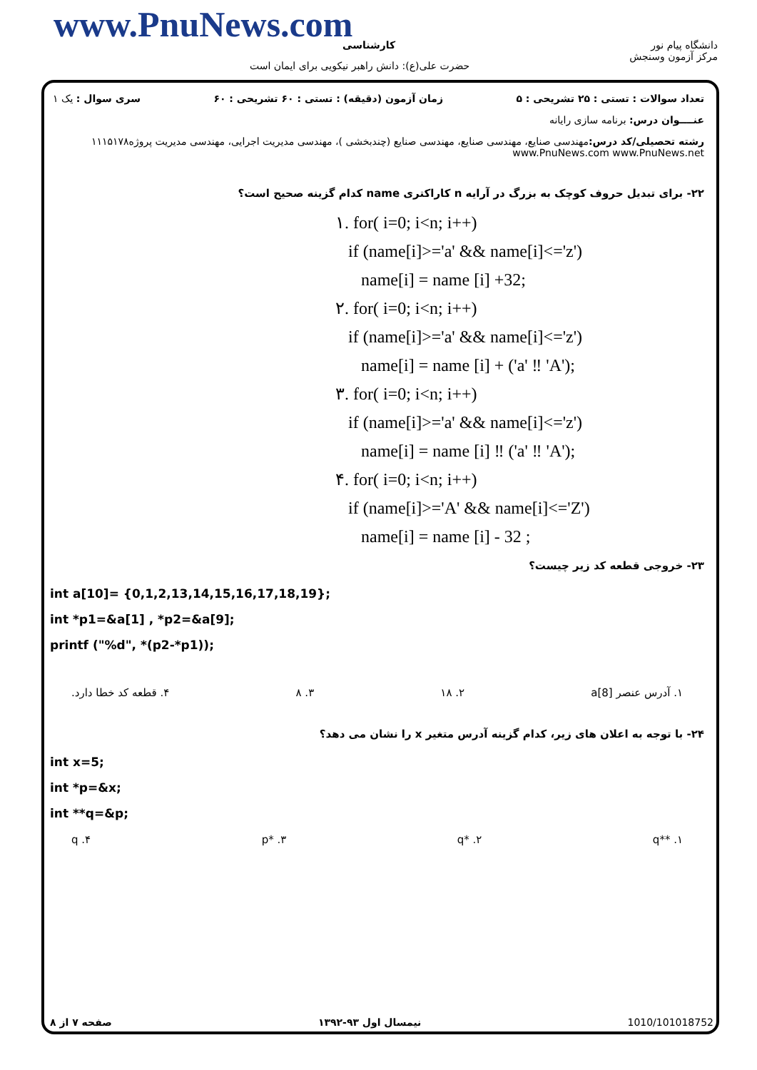www.PnuNews.com کارشناسی
حضرت علی(ع): دانش راهبر نیکویی برای ایمان است
دانشگاه پیام نور
مرکز آزمون وسنجش
تعداد سوالات : تستی : ۲۵ تشریحی : ۵ زمان آزمون (دقیقه) : تستی : ۶۰ تشریحی : ۶۰ سری سوال : یک ۱
عنــــوان درس: برنامه سازی رایانه
رشته تحصیلی/کد درس: مهندسی صنایع، مهندسی صنایع، مهندسی صنایع (چندبخشی )، مهندسی مدیریت اجرایی، مهندسی مدیریت پروژه۱۱۱۵۱۷۸ www.PnuNews.com www.PnuNews.net
۲۲- برای تبدیل حروف کوچک به بزرگ در آرایه n کاراکتری name کدام گزینه صحیح است؟
۱. for( i=0; i<n; i++)
if (name[i]>='a' && name[i]<='z')
name[i] = name [i] +32;
۲. for( i=0; i<n; i++)
if (name[i]>='a' && name[i]<='z')
name[i] = name [i] + ('a' ‼ 'A');
۳. for( i=0; i<n; i++)
if (name[i]>='a' && name[i]<='z')
name[i] = name [i] ‼ ('a' ‼ 'A');
۴. for( i=0; i<n; i++)
if (name[i]>='A' && name[i]<='Z')
name[i] = name [i] - 32 ;
۲۳- خروجی قطعه کد زیر چیست؟
int a[10]= {0,1,2,13,14,15,16,17,18,19};
int *p1=&a[1] , *p2=&a[9];
printf ("%d", *(p2-*p1));
۱. آدرس عنصر a[8] ۲. ۱۸ ۳. ۸ ۴. قطعه کد خطا دارد.
۲۴- با توجه به اعلان های زیر، کدام گزینه آدرس متغیر x را نشان می دهد؟
int x=5;
int *p=&x;
int **q=&p;
۱. **q ۲. *q ۳. *p ۴. q
صفحه ۷ از ۸ نیمسال اول ۹۳-۱۳۹۲ 1010/101018752